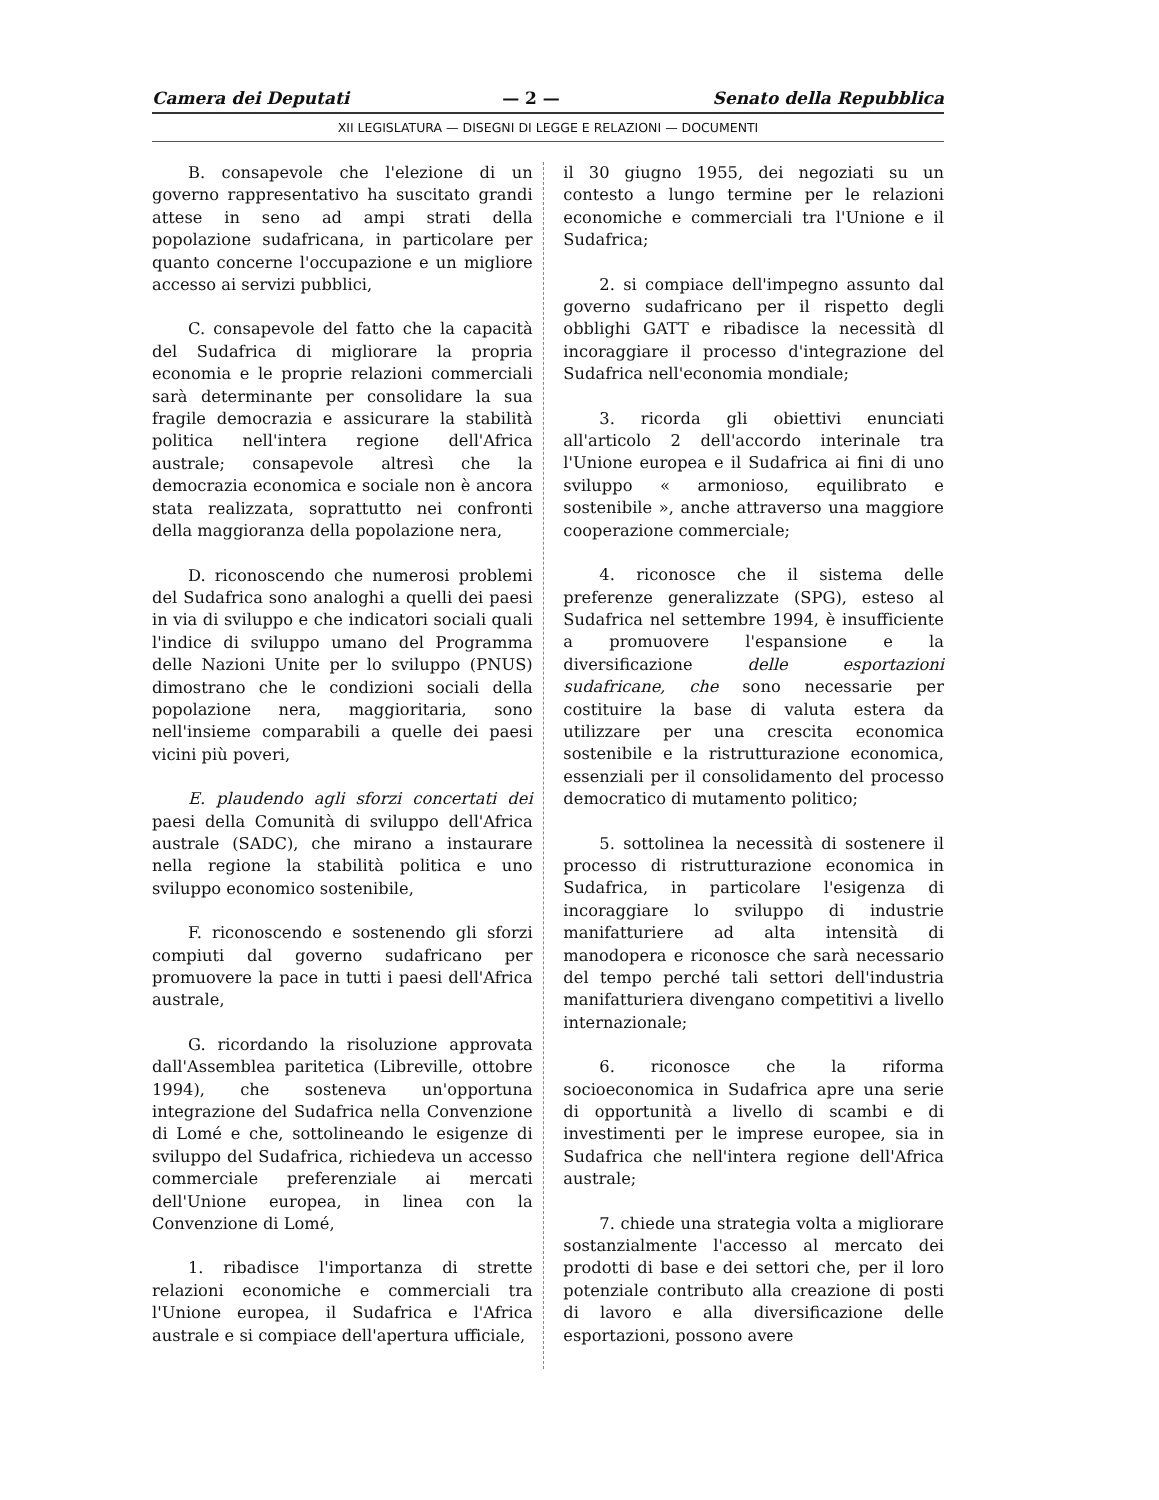Camera dei Deputati — 2 — Senato della Repubblica
XII LEGISLATURA — DISEGNI DI LEGGE E RELAZIONI — DOCUMENTI
B. consapevole che l'elezione di un governo rappresentativo ha suscitato grandi attese in seno ad ampi strati della popolazione sudafricana, in particolare per quanto concerne l'occupazione e un migliore accesso ai servizi pubblici,
C. consapevole del fatto che la capacità del Sudafrica di migliorare la propria economia e le proprie relazioni commerciali sarà determinante per consolidare la sua fragile democrazia e assicurare la stabilità politica nell'intera regione dell'Africa australe; consapevole altresì che la democrazia economica e sociale non è ancora stata realizzata, soprattutto nei confronti della maggioranza della popolazione nera,
D. riconoscendo che numerosi problemi del Sudafrica sono analoghi a quelli dei paesi in via di sviluppo e che indicatori sociali quali l'indice di sviluppo umano del Programma delle Nazioni Unite per lo sviluppo (PNUS) dimostrano che le condizioni sociali della popolazione nera, maggioritaria, sono nell'insieme comparabili a quelle dei paesi vicini più poveri,
E. plaudendo agli sforzi concertati dei paesi della Comunità di sviluppo dell'Africa australe (SADC), che mirano a instaurare nella regione la stabilità politica e uno sviluppo economico sostenibile,
F. riconoscendo e sostenendo gli sforzi compiuti dal governo sudafricano per promuovere la pace in tutti i paesi dell'Africa australe,
G. ricordando la risoluzione approvata dall'Assemblea paritetica (Libreville, ottobre 1994), che sosteneva un'opportuna integrazione del Sudafrica nella Convenzione di Lomé e che, sottolineando le esigenze di sviluppo del Sudafrica, richiedeva un accesso commerciale preferenziale ai mercati dell'Unione europea, in linea con la Convenzione di Lomé,
1. ribadisce l'importanza di strette relazioni economiche e commerciali tra l'Unione europea, il Sudafrica e l'Africa australe e si compiace dell'apertura ufficiale,
il 30 giugno 1955, dei negoziati su un contesto a lungo termine per le relazioni economiche e commerciali tra l'Unione e il Sudafrica;
2. si compiace dell'impegno assunto dal governo sudafricano per il rispetto degli obblighi GATT e ribadisce la necessità dl incoraggiare il processo d'integrazione del Sudafrica nell'economia mondiale;
3. ricorda gli obiettivi enunciati all'articolo 2 dell'accordo interinale tra l'Unione europea e il Sudafrica ai fini di uno sviluppo « armonioso, equilibrato e sostenibile », anche attraverso una maggiore cooperazione commerciale;
4. riconosce che il sistema delle preferenze generalizzate (SPG), esteso al Sudafrica nel settembre 1994, è insufficiente a promuovere l'espansione e la diversificazione delle esportazioni sudafricane, che sono necessarie per costituire la base di valuta estera da utilizzare per una crescita economica sostenibile e la ristrutturazione economica, essenziali per il consolidamento del processo democratico di mutamento politico;
5. sottolinea la necessità di sostenere il processo di ristrutturazione economica in Sudafrica, in particolare l'esigenza di incoraggiare lo sviluppo di industrie manifatturiere ad alta intensità di manodopera e riconosce che sarà necessario del tempo perché tali settori dell'industria manifatturiera divengano competitivi a livello internazionale;
6. riconosce che la riforma socioeconomica in Sudafrica apre una serie di opportunità a livello di scambi e di investimenti per le imprese europee, sia in Sudafrica che nell'intera regione dell'Africa australe;
7. chiede una strategia volta a migliorare sostanzialmente l'accesso al mercato dei prodotti di base e dei settori che, per il loro potenziale contributo alla creazione di posti di lavoro e alla diversificazione delle esportazioni, possono avere